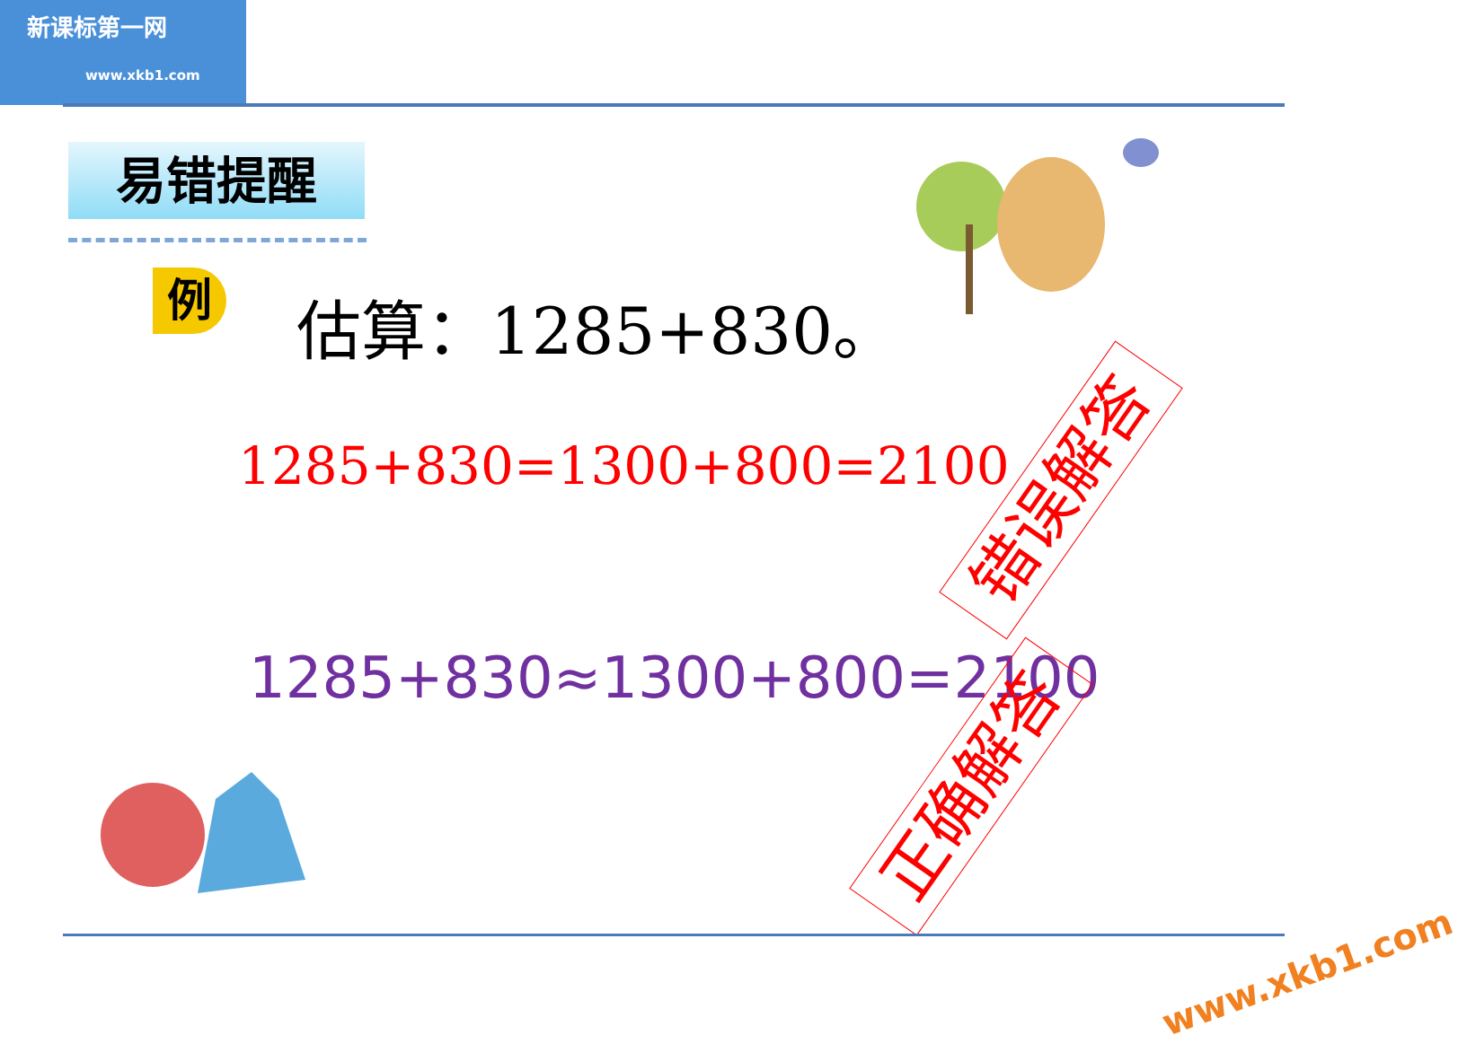新课标第一网
www.xkb1.com
易错提醒
例 估算：1285+830。
1285+830=1300+800=2100 错误解答
1285+830≈1300+800=2100
正确解答
www.xkb1.com